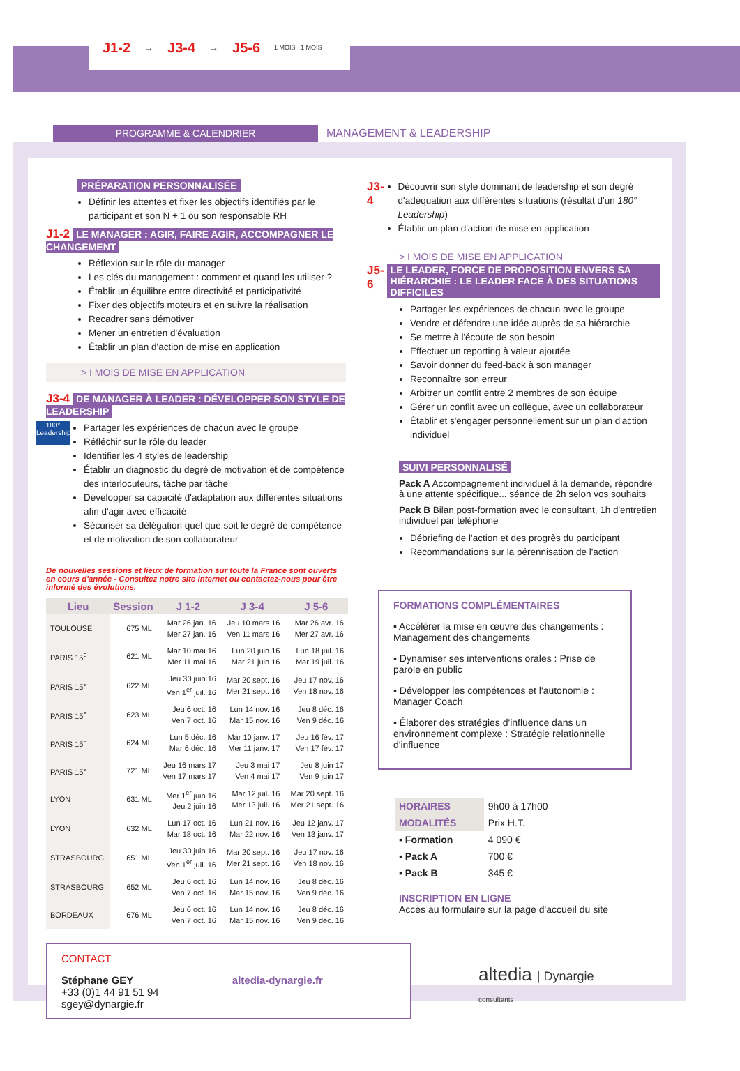J1-2 → J3-4 → J5-6 1 MOIS 1 MOIS
PROGRAMME & CALENDRIER
MANAGEMENT & LEADERSHIP
PRÉPARATION PERSONNALISÉE
Définir les attentes et fixer les objectifs identifiés par le participant et son N + 1 ou son responsable RH
J1-2 LE MANAGER : AGIR, FAIRE AGIR, ACCOMPAGNER LE CHANGEMENT
Réflexion sur le rôle du manager
Les clés du management : comment et quand les utiliser ?
Établir un équilibre entre directivité et participativité
Fixer des objectifs moteurs et en suivre la réalisation
Recadrer sans démotiver
Mener un entretien d'évaluation
Établir un plan d'action de mise en application
> I MOIS DE MISE EN APPLICATION
J3-4 DE MANAGER À LEADER : DÉVELOPPER SON STYLE DE LEADERSHIP
180°
Leadership
Partager les expériences de chacun avec le groupe
Réfléchir sur le rôle du leader
Identifier les 4 styles de leadership
Établir un diagnostic du degré de motivation et de compétence des interlocuteurs, tâche par tâche
Développer sa capacité d'adaptation aux différentes situations afin d'agir avec efficacité
Sécuriser sa délégation quel que soit le degré de compétence et de motivation de son collaborateur
De nouvelles sessions et lieux de formation sur toute la France sont ouverts en cours d'année - Consultez notre site internet ou contactez-nous pour être informé des évolutions.
| Lieu | Session | J 1-2 | J 3-4 | J 5-6 |
| --- | --- | --- | --- | --- |
| TOULOUSE | 675 ML | Mar 26 jan. 16 Mer 27 jan. 16 | Jeu 10 mars 16 Ven 11 mars 16 | Mar 26 avr. 16 Mer 27 avr. 16 |
| PARIS 15<sup>e</sup> | 621 ML | Mar 10 mai 16 Mer 11 mai 16 | Lun 20 juin 16 Mar 21 juin 16 | Lun 18 juil. 16 Mar 19 juil. 16 |
| PARIS 15<sup>e</sup> | 622 ML | Jeu 30 juin 16 Ven 1<sup>er</sup> juil. 16 | Mar 20 sept. 16 Mer 21 sept. 16 | Jeu 17 nov. 16 Ven 18 nov. 16 |
| PARIS 15<sup>e</sup> | 623 ML | Jeu 6 oct. 16 Ven 7 oct. 16 | Lun 14 nov. 16 Mar 15 nov. 16 | Jeu 8 déc. 16 Ven 9 déc. 16 |
| PARIS 15<sup>e</sup> | 624 ML | Lun 5 déc. 16 Mar 6 déc. 16 | Mar 10 janv. 17 Mer 11 janv. 17 | Jeu 16 fév. 17 Ven 17 fév. 17 |
| PARIS 15<sup>e</sup> | 721 ML | Jeu 16 mars 17 Ven 17 mars 17 | Jeu 3 mai 17 Ven 4 mai 17 | Jeu 8 juin 17 Ven 9 juin 17 |
| LYON | 631 ML | Mer 1<sup>er</sup> juin 16 Jeu 2 juin 16 | Mar 12 juil. 16 Mer 13 juil. 16 | Mar 20 sept. 16 Mer 21 sept. 16 |
| LYON | 632 ML | Lun 17 oct. 16 Mar 18 oct. 16 | Lun 21 nov. 16 Mar 22 nov. 16 | Jeu 12 janv. 17 Ven 13 janv. 17 |
| STRASBOURG | 651 ML | Jeu 30 juin 16 Ven 1<sup>er</sup> juil. 16 | Mar 20 sept. 16 Mer 21 sept. 16 | Jeu 17 nov. 16 Ven 18 nov. 16 |
| STRASBOURG | 652 ML | Jeu 6 oct. 16 Ven 7 oct. 16 | Lun 14 nov. 16 Mar 15 nov. 16 | Jeu 8 déc. 16 Ven 9 déc. 16 |
| BORDEAUX | 676 ML | Jeu 6 oct. 16 Ven 7 oct. 16 | Lun 14 nov. 16 Mar 15 nov. 16 | Jeu 8 déc. 16 Ven 9 déc. 16 |
CONTACT
Stéphane GEY
+33 (0)1 44 91 51 94
sgey@dynargie.fr
altedia-dynargie.fr
J3-4
Découvrir son style dominant de leadership et son degré d'adéquation aux différentes situations (résultat d'un 180° Leadership)
Établir un plan d'action de mise en application
> I MOIS DE MISE EN APPLICATION
J5-6 LE LEADER, FORCE DE PROPOSITION ENVERS SA HIÉRARCHIE : LE LEADER FACE À DES SITUATIONS DIFFICILES
Partager les expériences de chacun avec le groupe
Vendre et défendre une idée auprès de sa hiérarchie
Se mettre à l'écoute de son besoin
Effectuer un reporting à valeur ajoutée
Savoir donner du feed-back à son manager
Reconnaître son erreur
Arbitrer un conflit entre 2 membres de son équipe
Gérer un conflit avec un collègue, avec un collaborateur
Établir et s'engager personnellement sur un plan d'action individuel
SUIVI PERSONNALISÉ
Pack A Accompagnement individuel à la demande, répondre à une attente spécifique... séance de 2h selon vos souhaits
Pack B Bilan post-formation avec le consultant, 1h d'entretien individuel par téléphone
Débriefing de l'action et des progrès du participant
Recommandations sur la pérennisation de l'action
FORMATIONS COMPLÉMENTAIRES
▪ Accélérer la mise en œuvre des changements : Management des changements
▪ Dynamiser ses interventions orales : Prise de parole en public
▪ Développer les compétences et l'autonomie : Manager Coach
▪ Élaborer des stratégies d'influence dans un environnement complexe : Stratégie relationnelle d'influence
| HORAIRES | 9h00 à 17h00 |
| MODALITÉS | Prix H.T. |
| ▪ Formation | 4 090 € |
| ▪ Pack A | 700 € |
| ▪ Pack B | 345 € |
INSCRIPTION EN LIGNE
Accès au formulaire sur la page d'accueil du site
altedia | Dynargie
consultants